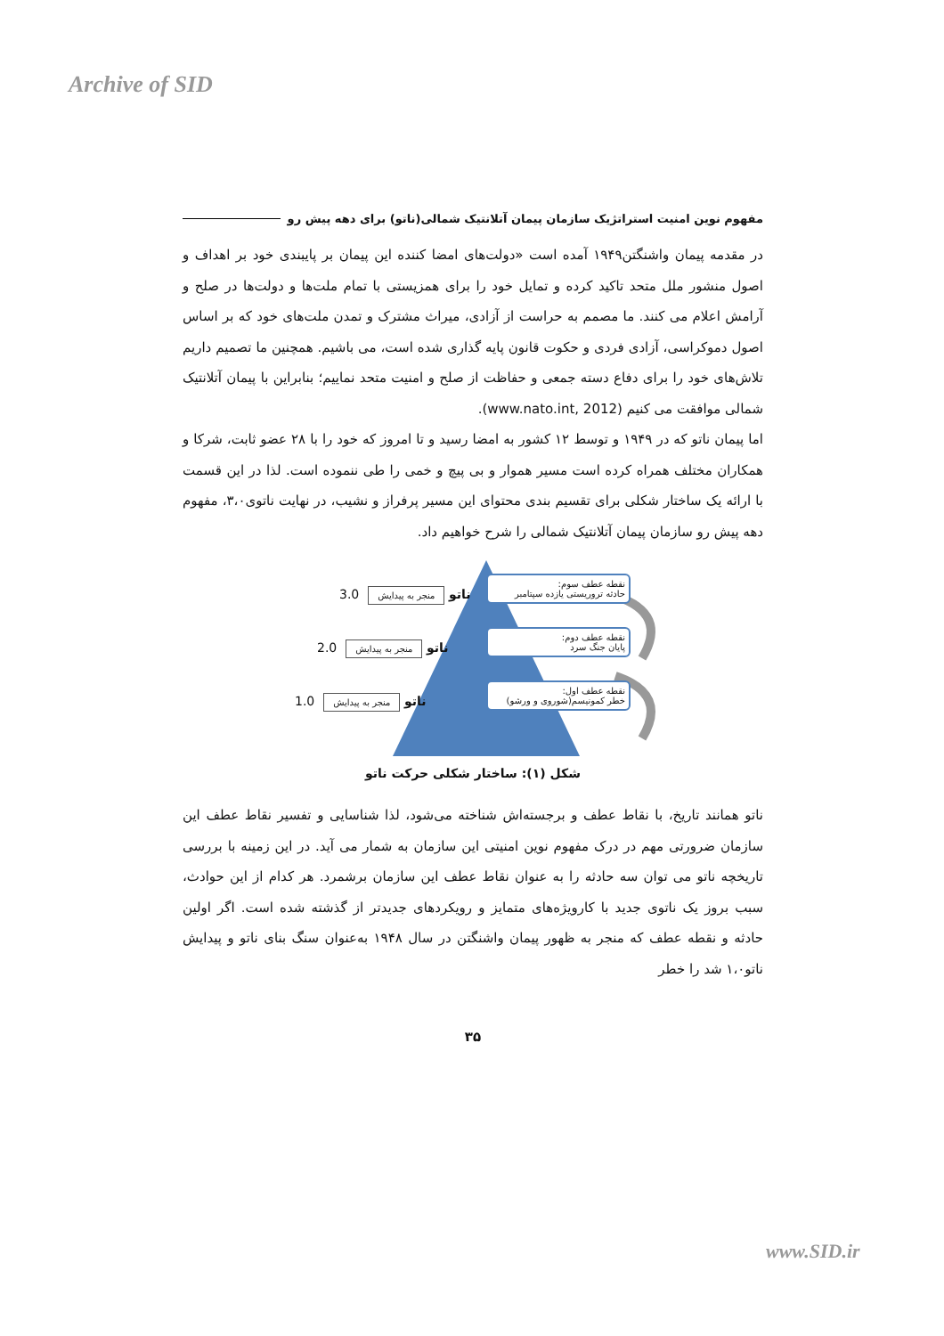Archive of SID
مفهوم نوین امنیت استراتژیک سازمان پیمان آتلانتیک شمالی(ناتو) برای دهه پیش رو
در مقدمه پیمان واشنگتن۱۹۴۹ آمده است «دولت‌های امضا کننده این پیمان بر پایبندی خود بر اهداف و اصول منشور ملل متحد تاکید کرده و تمایل خود را برای همزیستی با تمام ملت‌ها و دولت‌ها در صلح و آرامش اعلام می کنند. ما مصمم به حراست از آزادی، میراث مشترک و تمدن ملت‌های خود که بر اساس اصول دموکراسی، آزادی فردی و حکوت قانون پایه گذاری شده است، می باشیم. همچنین ما تصمیم داریم تلاش‌های خود را برای دفاع دسته جمعی و حفاظت از صلح و امنیت متحد نماییم؛ بنابراین با پیمان آتلانتیک شمالی موافقت می کنیم (www.nato.int, 2012).
اما پیمان ناتو که در ۱۹۴۹ و توسط ۱۲ کشور به امضا رسید و تا امروز که خود را با ۲۸ عضو ثابت، شرکا و همکاران مختلف همراه کرده است مسیر هموار و بی پیچ و خمی را طی ننموده است. لذا در این قسمت با ارائه یک ساختار شکلی برای تقسیم بندی محتوای این مسیر پرفراز و نشیب، در نهایت ناتوی۳،۰، مفهوم دهه پیش رو سازمان پیمان آتلانتیک شمالی را شرح خواهیم داد.
نقطه عطف سوم:
حادثه تروریستی یازده سپتامبر
نقطه عطف دوم:
پایان جنگ سرد
نقطه عطف اول:
خطر کمونیسم(شوروی و ورشو)
3.0 ناتو منجر به پیدایش
2.0 ناتو منجر به پیدایش
1.0 ناتو منجر به پیدایش
شکل (۱): ساختار شکلی حرکت ناتو
ناتو همانند تاریخ، با نقاط عطف و برجسته‌اش شناخته می‌شود، لذا شناسایی و تفسیر نقاط عطف این سازمان ضرورتی مهم در درک مفهوم نوین امنیتی این سازمان به شمار می آید. در این زمینه با بررسی تاریخچه ناتو می توان سه حادثه را به عنوان نقاط عطف این سازمان برشمرد. هر کدام از این حوادث، سبب بروز یک ناتوی جدید با کارویژه‌های متمایز و رویکردهای جدیدتر از گذشته شده است. اگر اولین حادثه و نقطه عطف که منجر به ظهور پیمان واشنگتن در سال ۱۹۴۸ به‌عنوان سنگ بنای ناتو و پیدایش ناتو۱،۰ شد را خطر
۳۵
www.SID.ir